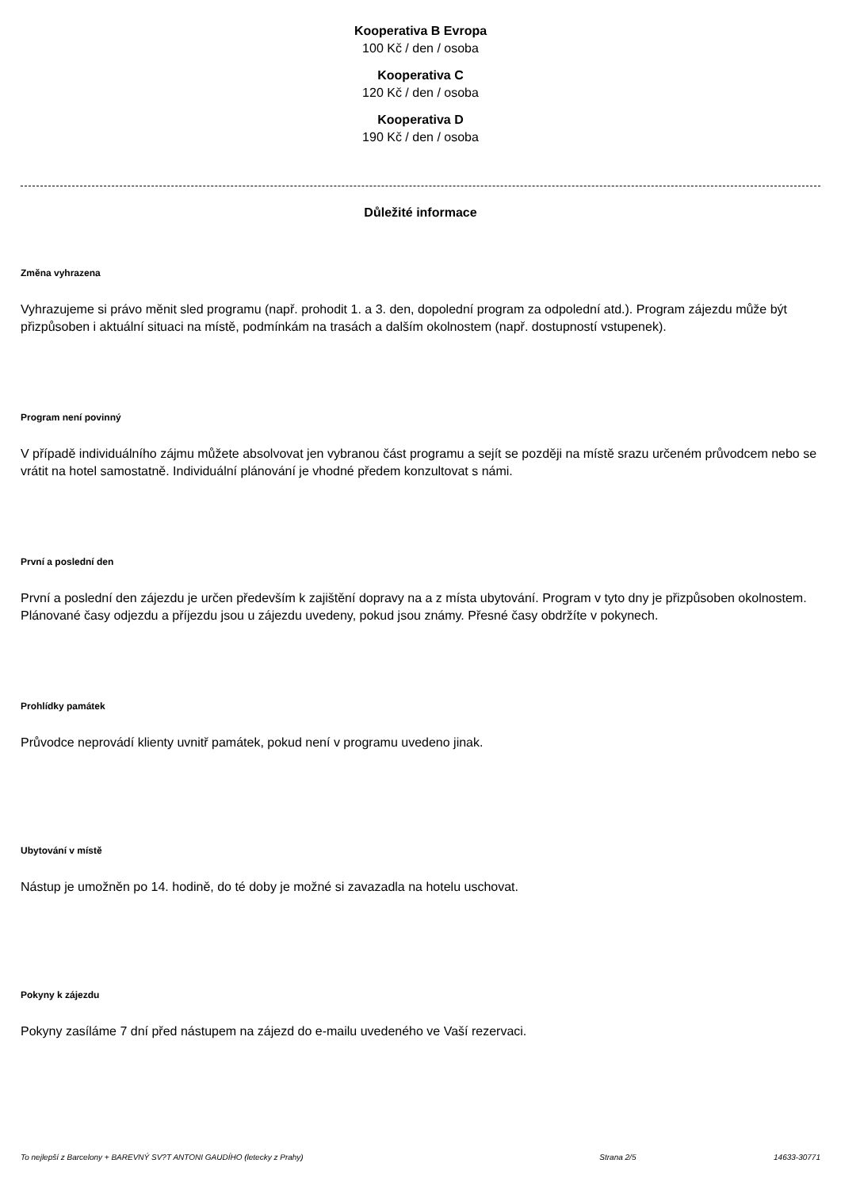Kooperativa B Evropa
100 Kč / den / osoba
Kooperativa C
120 Kč / den / osoba
Kooperativa D
190 Kč / den / osoba
Důležité informace
Změna vyhrazena
Vyhrazujeme si právo měnit sled programu (např. prohodit 1. a 3. den, dopolední program za odpolední atd.). Program zájezdu může být přizpůsoben i aktuální situaci na místě, podmínkám na trasách a dalším okolnostem (např. dostupností vstupenek).
Program není povinný
V případě individuálního zájmu můžete absolvovat jen vybranou část programu a sejít se později na místě srazu určeném průvodcem nebo se vrátit na hotel samostatně. Individuální plánování je vhodné předem konzultovat s námi.
První a poslední den
První a poslední den zájezdu je určen především k zajištění dopravy na a z místa ubytování. Program v tyto dny je přizpůsoben okolnostem. Plánované časy odjezdu a příjezdu jsou u zájezdu uvedeny, pokud jsou známy. Přesné časy obdržíte v pokynech.
Prohlídky památek
Průvodce neprovádí klienty uvnitř památek, pokud není v programu uvedeno jinak.
Ubytování v místě
Nástup je umožněn po 14. hodině, do té doby je možné si zavazadla na hotelu uschovat.
Pokyny k zájezdu
Pokyny zasíláme 7 dní před nástupem na zájezd do e-mailu uvedeného ve Vaší rezervaci.
To nejlepší z Barcelony + BAREVNÝ SV?T ANTONI GAUDÍHO (letecky z Prahy) Strana 2/5 14633-30771